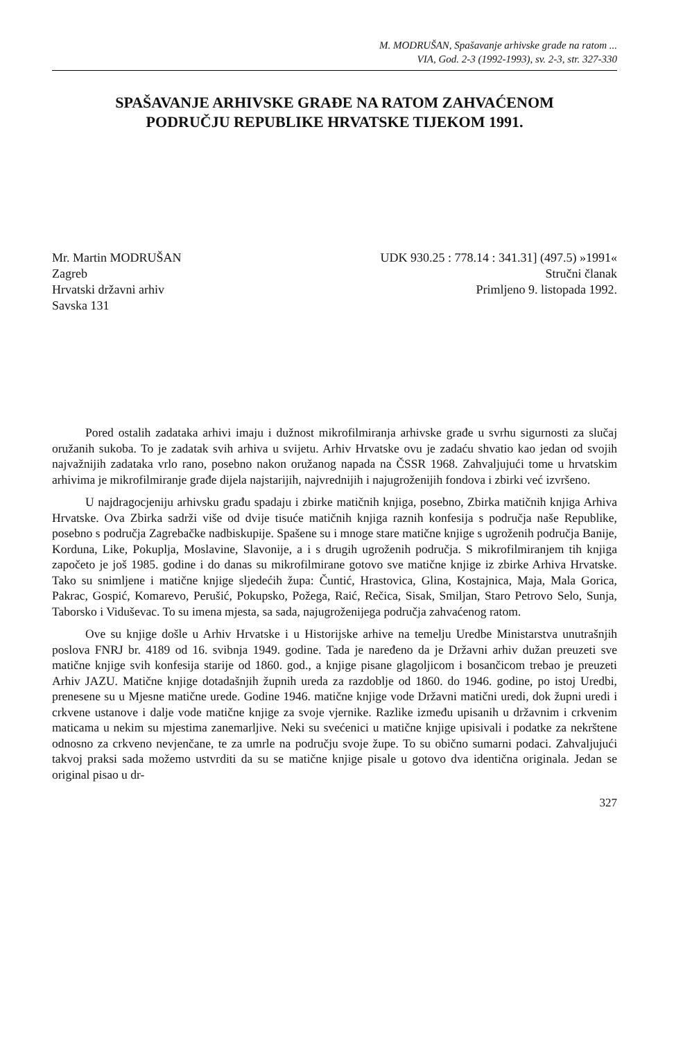M. MODRUŠAN, Spašavanje arhivske građe na ratom ...
VIA, God. 2-3 (1992-1993), sv. 2-3, str. 327-330
SPAŠAVANJE ARHIVSKE GRAĐE NA RATOM ZAHVAĆENOM
PODRUČJU REPUBLIKE HRVATSKE TIJEKOM 1991.
Mr. Martin MODRUŠAN
Zagreb
Hrvatski državni arhiv
Savska 131
UDK 930.25 : 778.14 : 341.31] (497.5) »1991«
Stručni članak
Primljeno 9. listopada 1992.
Pored ostalih zadataka arhivi imaju i dužnost mikrofilmiranja arhivske građe u svrhu sigurnosti za slučaj oružanih sukoba. To je zadatak svih arhiva u svijetu. Arhiv Hrvatske ovu je zadaću shvatio kao jedan od svojih najvažnijih zadataka vrlo rano, posebno nakon oružanog napada na ČSSR 1968. Zahvaljujući tome u hrvatskim arhivima je mikrofilmiranje građe dijela najstarijih, najvrednijih i najugroženijih fondova i zbirki već izvršeno.
U najdragocjeniju arhivsku građu spadaju i zbirke matičnih knjiga, posebno, Zbirka matičnih knjiga Arhiva Hrvatske. Ova Zbirka sadrži više od dvije tisuće matičnih knjiga raznih konfesija s područja naše Republike, posebno s područja Zagrebačke nadbiskupije. Spašene su i mnoge stare matične knjige s ugroženih područja Banije, Korduna, Like, Pokuplja, Moslavine, Slavonije, a i s drugih ugroženih područja. S mikrofilmiranjem tih knjiga započeto je još 1985. godine i do danas su mikrofilmirane gotovo sve matične knjige iz zbirke Arhiva Hrvatske. Tako su snimljene i matične knjige sljedećih župa: Čuntić, Hrastovica, Glina, Kostajnica, Maja, Mala Gorica, Pakrac, Gospić, Komarevo, Perušić, Pokupsko, Požega, Raić, Rečica, Sisak, Smiljan, Staro Petrovo Selo, Sunja, Taborsko i Viduševac. To su imena mjesta, sa sada, najugroženijega područja zahvaćenog ratom.
Ove su knjige došle u Arhiv Hrvatske i u Historijske arhive na temelju Uredbe Ministarstva unutrašnjih poslova FNRJ br. 4189 od 16. svibnja 1949. godine. Tada je naređeno da je Državni arhiv dužan preuzeti sve matične knjige svih konfesija starije od 1860. god., a knjige pisane glagoljicom i bosančicom trebao je preuzeti Arhiv JAZU. Matične knjige dotadašnjih župnih ureda za razdoblje od 1860. do 1946. godine, po istoj Uredbi, prenesene su u Mjesne matične urede. Godine 1946. matične knjige vode Državni matični uredi, dok župni uredi i crkvene ustanove i dalje vode matične knjige za svoje vjernike. Razlike između upisanih u državnim i crkvenim maticama u nekim su mjestima zanemarljive. Neki su svećenici u matične knjige upisivali i podatke za nekrštene odnosno za crkveno nevjenčane, te za umrle na području svoje župe. To su obično sumarni podaci. Zahvaljujući takvoj praksi sada možemo ustvrditi da su se matične knjige pisale u gotovo dva identična originala. Jedan se original pisao u dr-
327